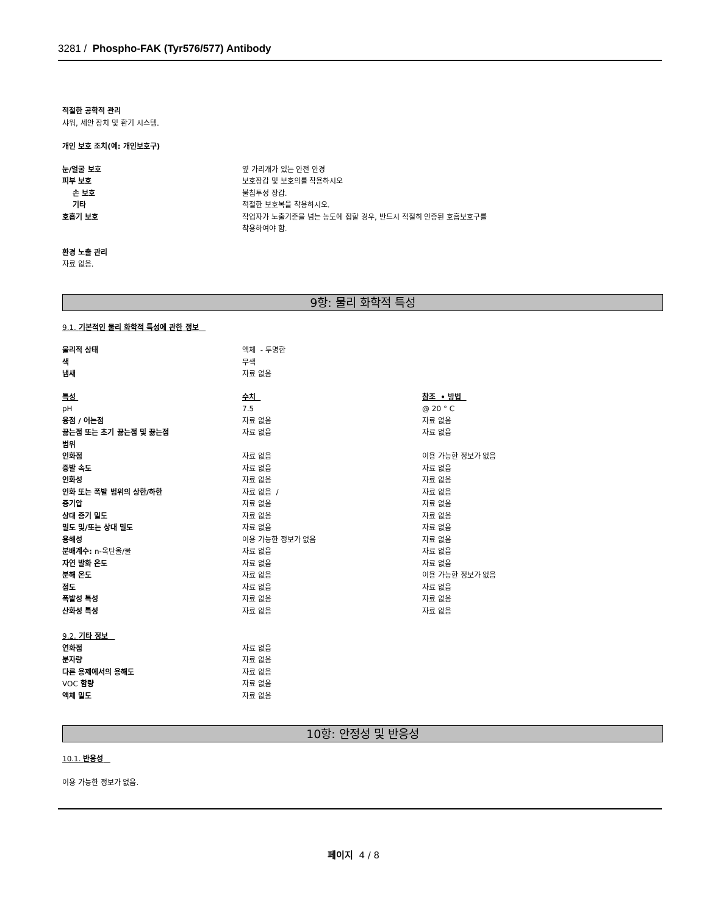3281 / Phospho-FAK (Tyr576/577) Antibody
적절한 공학적 관리
샤워, 세안 장치 및 환기 시스템.
개인 보호 조치(예: 개인보호구)
| 눈/얼굴 보호 | 옆 가리개가 있는 안전 안경 |
| 피부 보호 | 보호장갑 및 보호의를 착용하시오 |
| 손 보호 | 불침투성 장갑. |
| 기타 | 적절한 보호복을 착용하시오. |
| 호흡기 보호 | 작업자가 노출기준을 넘는 농도에 접할 경우, 반드시 적절히 인증된 호흡보호구를 착용하여야 함. |
환경 노출 관리
자료 없음.
9항: 물리 화학적 특성
9.1. 기본적인 물리 화학적 특성에 관한 정보
| 물리적 상태 | 액체 - 투명한 |
| 색 | 무색 |
| 냄새 | 자료 없음 |
| 특성 | 수치 | 참조 • 방법 |
| pH | 7.5 | @ 20 ° C |
| 융점 / 어는점 | 자료 없음 | 자료 없음 |
| 끓는점 또는 초기 끓는점 및 끓는점 범위 | 자료 없음 | 자료 없음 |
| 인화점 | 자료 없음 | 이용 가능한 정보가 없음 |
| 증발 속도 | 자료 없음 | 자료 없음 |
| 인화성 | 자료 없음 | 자료 없음 |
| 인화 또는 폭발 범위의 상한/하한 | 자료 없음 / | 자료 없음 |
| 증기압 | 자료 없음 | 자료 없음 |
| 상대 증기 밀도 | 자료 없음 | 자료 없음 |
| 밀도 및/또는 상대 밀도 | 자료 없음 | 자료 없음 |
| 용해성 | 이용 가능한 정보가 없음 | 자료 없음 |
| 분배계수: n-옥탄올/물 | 자료 없음 | 자료 없음 |
| 자연 발화 온도 | 자료 없음 | 자료 없음 |
| 분해 온도 | 자료 없음 | 이용 가능한 정보가 없음 |
| 점도 | 자료 없음 | 자료 없음 |
| 폭발성 특성 | 자료 없음 | 자료 없음 |
| 산화성 특성 | 자료 없음 | 자료 없음 |
9.2. 기타 정보
| 연화점 | 자료 없음 |
| 분자량 | 자료 없음 |
| 다른 용제에서의 용해도 | 자료 없음 |
| VOC 함량 | 자료 없음 |
| 액체 밀도 | 자료 없음 |
10항: 안정성 및 반응성
10.1. 반응성
이용 가능한 정보가 없음.
페이지 4 / 8